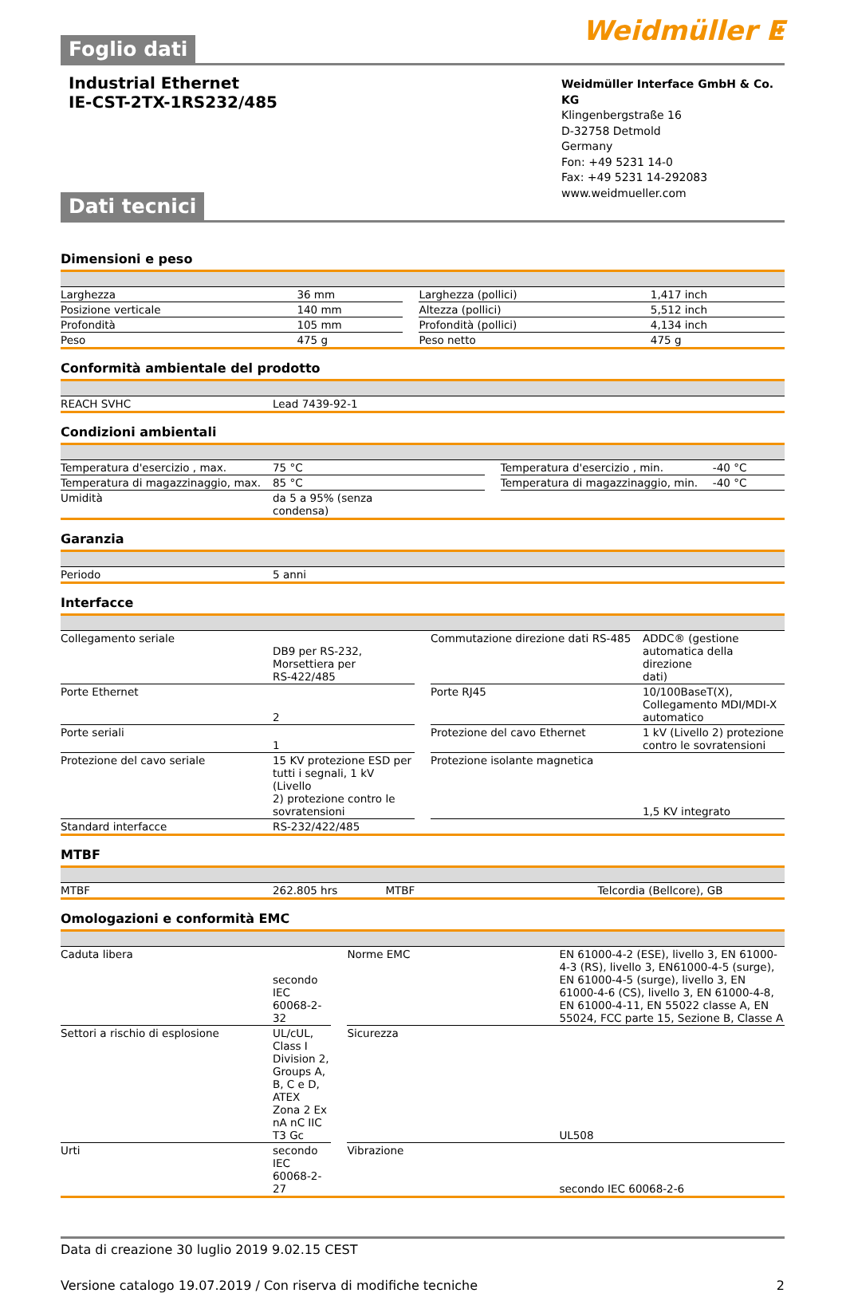Foglio dati
Weidmüller ⵟ
Industrial Ethernet
IE-CST-2TX-1RS232/485
Weidmüller Interface GmbH & Co. KG
Klingenbergstraße 16
D-32758 Detmold
Germany
Fon: +49 5231 14-0
Fax: +49 5231 14-292083
www.weidmueller.com
Dati tecnici
Dimensioni e peso
| Larghezza | 36 mm | | Larghezza (pollici) | 1,417 inch |
| Posizione verticale | 140 mm | | Altezza (pollici) | 5,512 inch |
| Profondità | 105 mm | | Profondità (pollici) | 4,134 inch |
| Peso | 475 g | | Peso netto | 475 g |
Conformità ambientale del prodotto
| REACH SVHC | Lead 7439-92-1 | | | |
Condizioni ambientali
| Temperatura d'esercizio , max. | 75 °C | | Temperatura d'esercizio , min. | -40 °C |
| Temperatura di magazzinaggio, max. | 85 °C | | Temperatura di magazzinaggio, min. | -40 °C |
| Umidità | da 5 a 95% (senza condensa) | | | |
Garanzia
| Periodo | 5 anni | |
Interfacce
| Collegamento seriale | DB9 per RS-232, Morsettiera per RS-422/485 | | Commutazione direzione dati RS-485 | ADDC® (gestione automatica della direzione dati) |
| Porte Ethernet | 2 | | Porte RJ45 | 10/100BaseT(X), Collegamento MDI/MDI-X automatico |
| Porte seriali | 1 | | Protezione del cavo Ethernet | 1 kV (Livello 2) protezione contro le sovratensioni |
| Protezione del cavo seriale | 15 KV protezione ESD per tutti i segnali, 1 kV (Livello 2) protezione contro le sovratensioni | | Protezione isolante magnetica | 1,5 KV integrato |
| Standard interfacce | RS-232/422/485 | | | |
MTBF
| MTBF | 262.805 hrs | | MTBF | Telcordia (Bellcore), GB |
Omologazioni e conformità EMC
| Caduta libera | secondo IEC 60068-2-32 | | Norme EMC | EN 61000-4-2 (ESE), livello 3, EN 61000-4-3 (RS), livello 3, EN61000-4-5 (surge), EN 61000-4-5 (surge), livello 3, EN 61000-4-6 (CS), livello 3, EN 61000-4-8, EN 61000-4-11, EN 55022 classe A, EN 55024, FCC parte 15, Sezione B, Classe A |
| Settori a rischio di esplosione | UL/cUL, Class I Division 2, Groups A, B, C e D, ATEX Zona 2 Ex nA nC IIC T3 Gc | | Sicurezza | UL508 |
| Urti | secondo IEC 60068-2-27 | | Vibrazione | secondo IEC 60068-2-6 |
Data di creazione 30 luglio 2019 9.02.15 CEST
Versione catalogo 19.07.2019 / Con riserva di modifiche tecniche 2